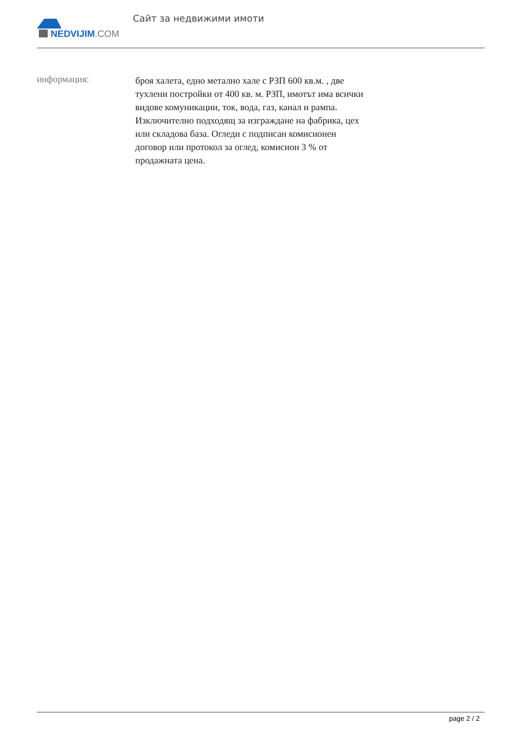NEDVIJIM.COM
Сайт за недвижими имоти
информация:
броя халета, едно метално хале с РЗП 600 кв.м. , две тухлени постройки от 400 кв. м. РЗП, имотът има всички видове комуникации, ток, вода, газ, канал и рампа. Изключително подходящ за изграждане на фабрика, цех или складова база. Огледи с подписан комисионен договор или протокол за оглед, комисион 3 % от продажната цена.
page 2 / 2